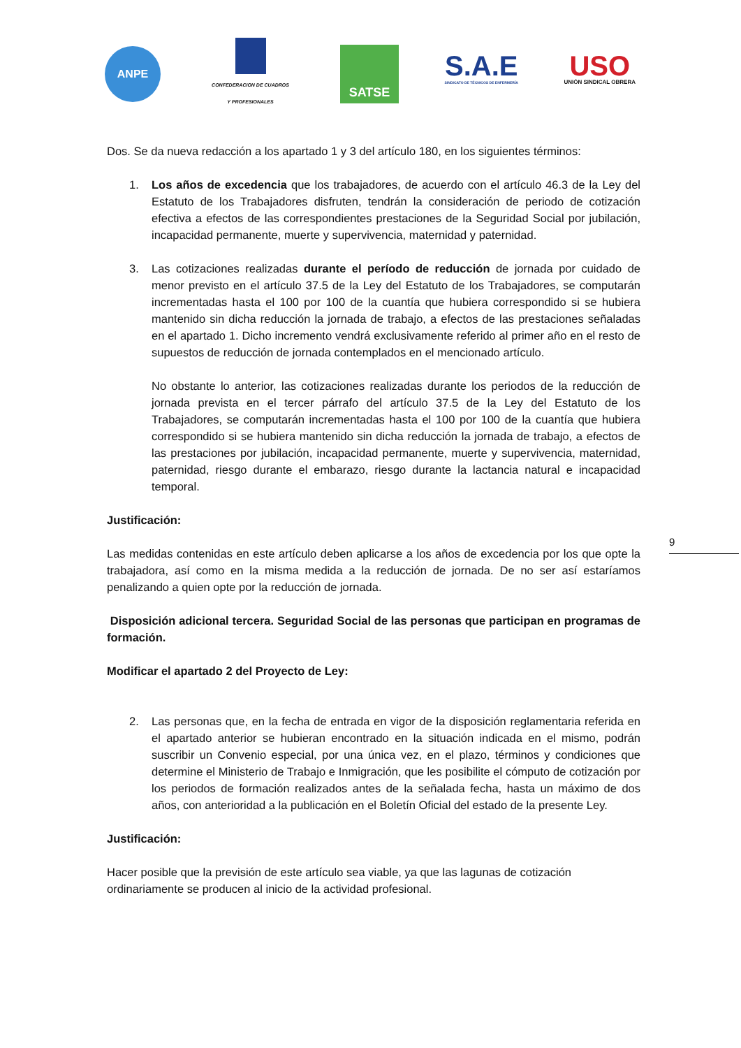ANPE
CONFEDERACION DE CUADROS
Y PROFESIONALES
SATSE
S.A.E
SINDICATO DE TÉCNICOS DE ENFERMERÍA
USO
UNIÓN SINDICAL OBRERA
Dos. Se da nueva redacción a los apartado 1 y 3 del artículo 180, en los siguientes términos:
1. Los años de excedencia que los trabajadores, de acuerdo con el artículo 46.3 de la Ley del Estatuto de los Trabajadores disfruten, tendrán la consideración de periodo de cotización efectiva a efectos de las correspondientes prestaciones de la Seguridad Social por jubilación, incapacidad permanente, muerte y supervivencia, maternidad y paternidad.
3. Las cotizaciones realizadas durante el período de reducción de jornada por cuidado de menor previsto en el artículo 37.5 de la Ley del Estatuto de los Trabajadores, se computarán incrementadas hasta el 100 por 100 de la cuantía que hubiera correspondido si se hubiera mantenido sin dicha reducción la jornada de trabajo, a efectos de las prestaciones señaladas en el apartado 1. Dicho incremento vendrá exclusivamente referido al primer año en el resto de supuestos de reducción de jornada contemplados en el mencionado artículo.
No obstante lo anterior, las cotizaciones realizadas durante los periodos de la reducción de jornada prevista en el tercer párrafo del artículo 37.5 de la Ley del Estatuto de los Trabajadores, se computarán incrementadas hasta el 100 por 100 de la cuantía que hubiera correspondido si se hubiera mantenido sin dicha reducción la jornada de trabajo, a efectos de las prestaciones por jubilación, incapacidad permanente, muerte y supervivencia, maternidad, paternidad, riesgo durante el embarazo, riesgo durante la lactancia natural e incapacidad temporal.
Justificación:
Las medidas contenidas en este artículo deben aplicarse a los años de excedencia por los que opte la trabajadora, así como en la misma medida a la reducción de jornada. De no ser así estaríamos penalizando a quien opte por la reducción de jornada.
Disposición adicional tercera. Seguridad Social de las personas que participan en programas de formación.
Modificar el apartado 2 del Proyecto de Ley:
2. Las personas que, en la fecha de entrada en vigor de la disposición reglamentaria referida en el apartado anterior se hubieran encontrado en la situación indicada en el mismo, podrán suscribir un Convenio especial, por una única vez, en el plazo, términos y condiciones que determine el Ministerio de Trabajo e Inmigración, que les posibilite el cómputo de cotización por los periodos de formación realizados antes de la señalada fecha, hasta un máximo de dos años, con anterioridad a la publicación en el Boletín Oficial del estado de la presente Ley.
Justificación:
Hacer posible que la previsión de este artículo sea viable, ya que las lagunas de cotización ordinariamente se producen al inicio de la actividad profesional.
9